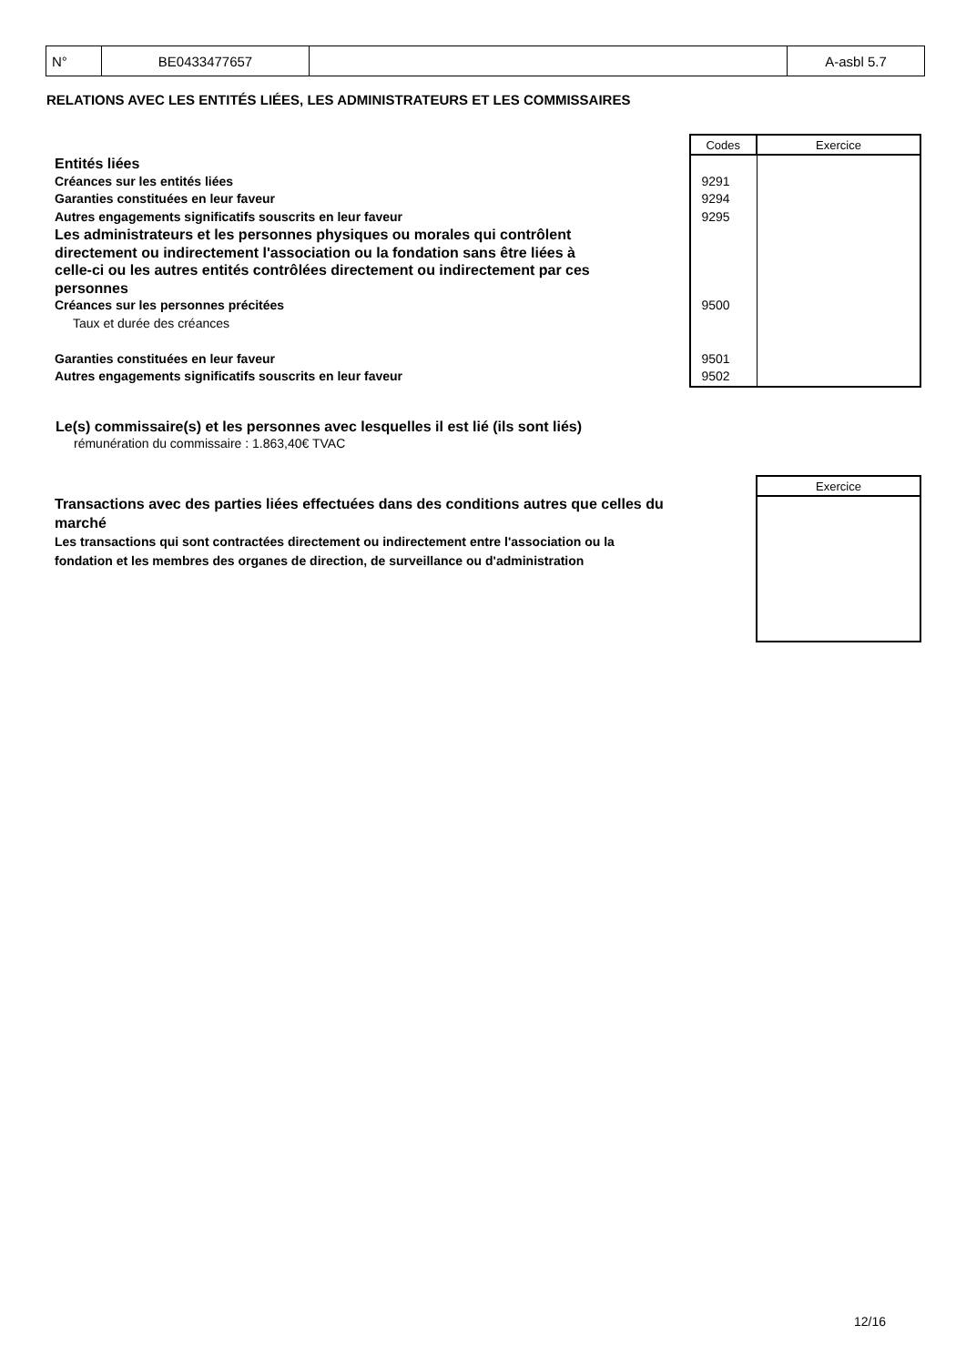| N° | BE0433477657 | | A-asbl 5.7 |
RELATIONS AVEC LES ENTITÉS LIÉES, LES ADMINISTRATEURS ET LES COMMISSAIRES
| | Codes | Exercice |
| Entités liées | | |
| Créances sur les entités liées | 9291 | |
| Garanties constituées en leur faveur | 9294 | |
| Autres engagements significatifs souscrits en leur faveur | 9295 | |
| Les administrateurs et les personnes physiques ou morales qui contrôlent directement ou indirectement l'association ou la fondation sans être liées à celle-ci ou les autres entités contrôlées directement ou indirectement par ces personnes | | |
| Créances sur les personnes précitées | 9500 | |
| Taux et durée des créances | | |
| Garanties constituées en leur faveur | 9501 | |
| Autres engagements significatifs souscrits en leur faveur | 9502 | |
Le(s) commissaire(s) et les personnes avec lesquelles il est lié (ils sont liés)
rémunération du commissaire : 1.863,40€ TVAC
| Transactions avec des parties liées effectuées dans des conditions autres que celles du marché Les transactions qui sont contractées directement ou indirectement entre l'association ou la fondation et les membres des organes de direction, de surveillance ou d'administration | Exercice |
12/16